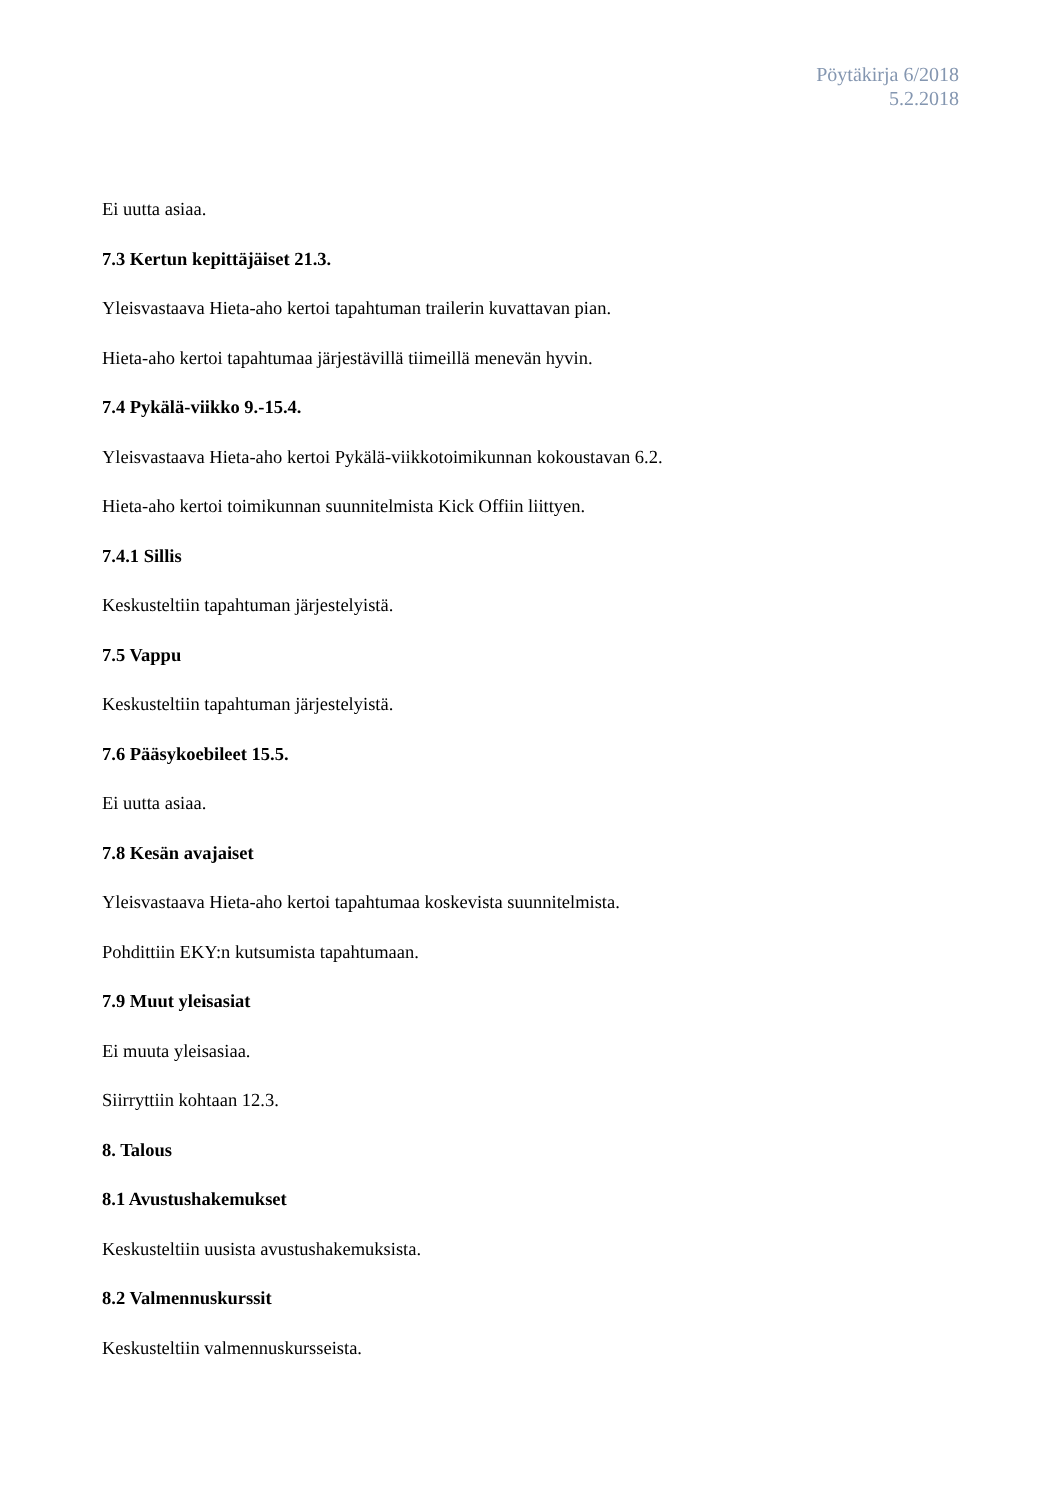Pöytäkirja 6/2018
5.2.2018
Ei uutta asiaa.
7.3 Kertun kepittäjäiset 21.3.
Yleisvastaava Hieta-aho kertoi tapahtuman trailerin kuvattavan pian.
Hieta-aho kertoi tapahtumaa järjestävillä tiimeillä menevän hyvin.
7.4 Pykälä-viikko 9.-15.4.
Yleisvastaava Hieta-aho kertoi Pykälä-viikkotoimikunnan kokoustavan 6.2.
Hieta-aho kertoi toimikunnan suunnitelmista Kick Offiin liittyen.
7.4.1 Sillis
Keskusteltiin tapahtuman järjestelyistä.
7.5 Vappu
Keskusteltiin tapahtuman järjestelyistä.
7.6 Pääsykoebileet 15.5.
Ei uutta asiaa.
7.8 Kesän avajaiset
Yleisvastaava Hieta-aho kertoi tapahtumaa koskevista suunnitelmista.
Pohdittiin EKY:n kutsumista tapahtumaan.
7.9 Muut yleisasiat
Ei muuta yleisasiaa.
Siirryttiin kohtaan 12.3.
8. Talous
8.1 Avustushakemukset
Keskusteltiin uusista avustushakemuksista.
8.2 Valmennuskurssit
Keskusteltiin valmennuskursseista.